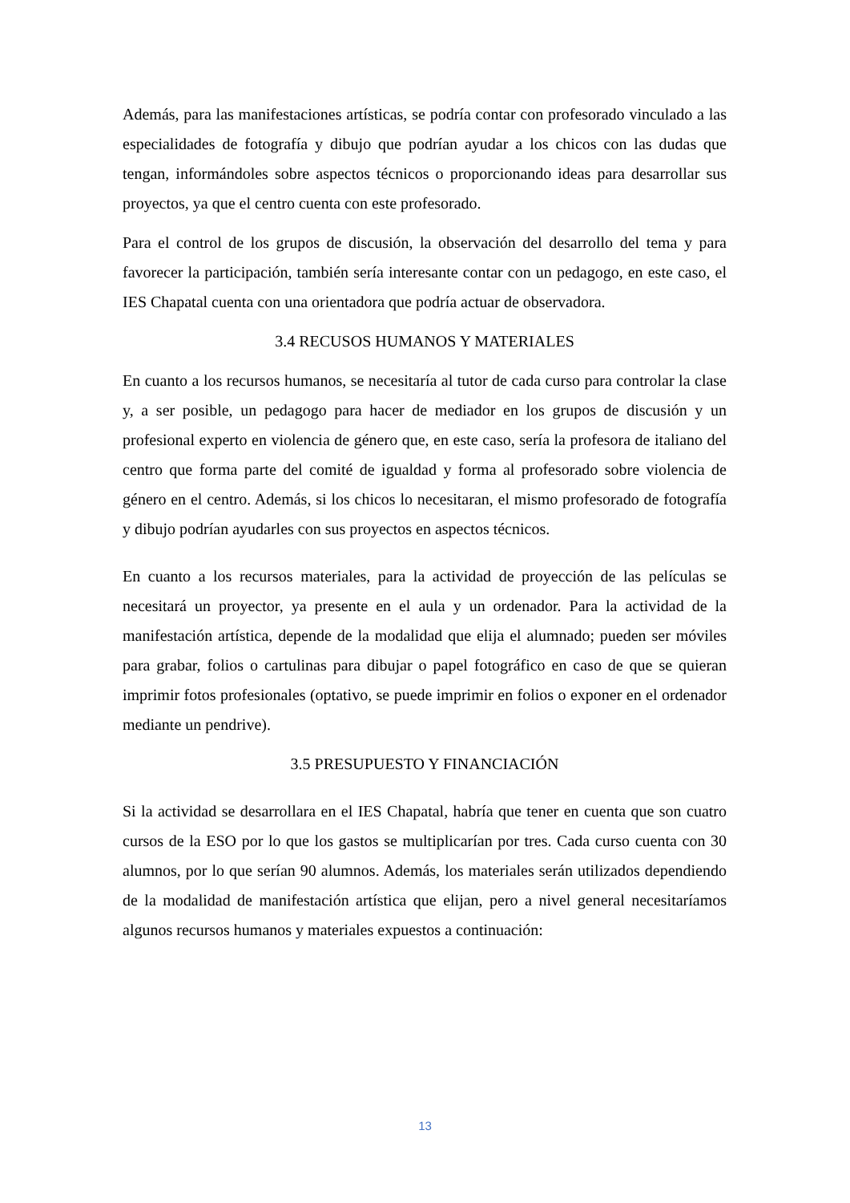Además, para las manifestaciones artísticas, se podría contar con profesorado vinculado a las especialidades de fotografía y dibujo que podrían ayudar a los chicos con las dudas que tengan, informándoles sobre aspectos técnicos o proporcionando ideas para desarrollar sus proyectos, ya que el centro cuenta con este profesorado.
Para el control de los grupos de discusión, la observación del desarrollo del tema y para favorecer la participación, también sería interesante contar con un pedagogo, en este caso, el IES Chapatal cuenta con una orientadora que podría actuar de observadora.
3.4 RECUSOS HUMANOS Y MATERIALES
En cuanto a los recursos humanos, se necesitaría al tutor de cada curso para controlar la clase y, a ser posible, un pedagogo para hacer de mediador en los grupos de discusión y un profesional experto en violencia de género que, en este caso, sería la profesora de italiano del centro que forma parte del comité de igualdad y forma al profesorado sobre violencia de género en el centro. Además, si los chicos lo necesitaran, el mismo profesorado de fotografía y dibujo podrían ayudarles con sus proyectos en aspectos técnicos.
En cuanto a los recursos materiales, para la actividad de proyección de las películas se necesitará un proyector, ya presente en el aula y un ordenador. Para la actividad de la manifestación artística, depende de la modalidad que elija el alumnado; pueden ser móviles para grabar, folios o cartulinas para dibujar o papel fotográfico en caso de que se quieran imprimir fotos profesionales (optativo, se puede imprimir en folios o exponer en el ordenador mediante un pendrive).
3.5 PRESUPUESTO Y FINANCIACIÓN
Si la actividad se desarrollara en el IES Chapatal, habría que tener en cuenta que son cuatro cursos de la ESO por lo que los gastos se multiplicarían por tres. Cada curso cuenta con 30 alumnos, por lo que serían 90 alumnos. Además, los materiales serán utilizados dependiendo de la modalidad de manifestación artística que elijan, pero a nivel general necesitaríamos algunos recursos humanos y materiales expuestos a continuación:
13